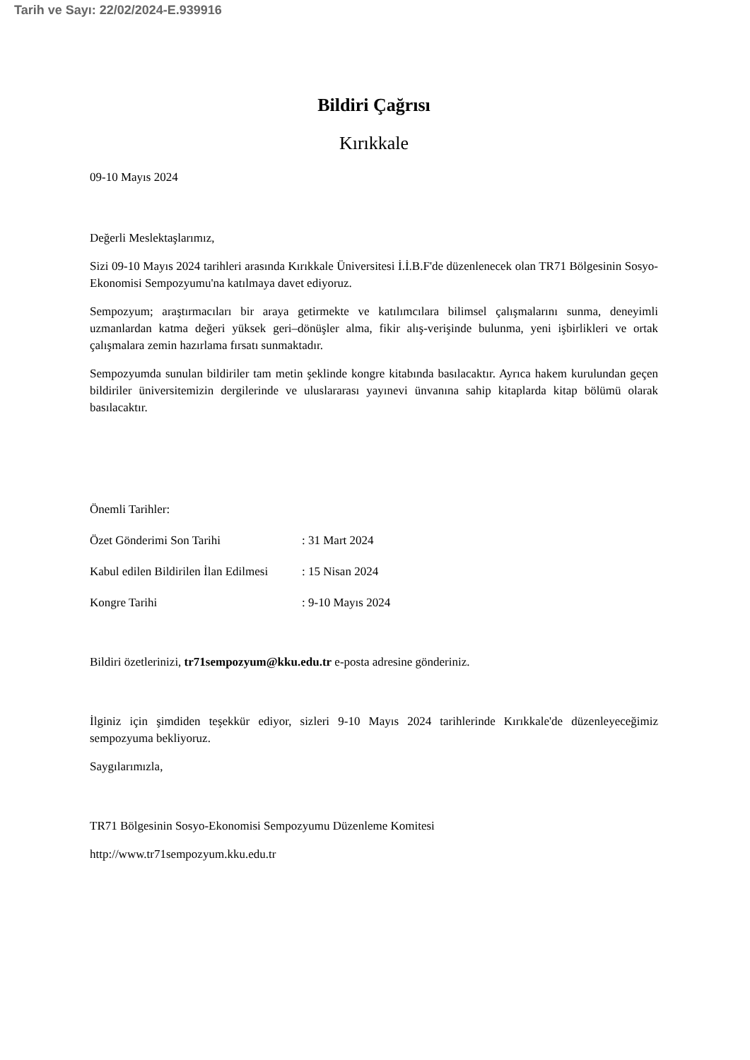Tarih ve Sayı: 22/02/2024-E.939916
Bildiri Çağrısı
Kırıkkale
09-10 Mayıs 2024
Değerli Meslektaşlarımız,
Sizi 09-10 Mayıs 2024 tarihleri arasında Kırıkkale Üniversitesi İ.İ.B.F'de düzenlenecek olan TR71 Bölgesinin Sosyo-Ekonomisi Sempozyumu'na katılmaya davet ediyoruz.
Sempozyum; araştırmacıları bir araya getirmekte ve katılımcılara bilimsel çalışmalarını sunma, deneyimli uzmanlardan katma değeri yüksek geri–dönüşler alma, fikir alış-verişinde bulunma, yeni işbirlikleri ve ortak çalışmalara zemin hazırlama fırsatı sunmaktadır.
Sempozyumda sunulan bildiriler tam metin şeklinde kongre kitabında basılacaktır. Ayrıca hakem kurulundan geçen bildiriler üniversitemizin dergilerinde ve uluslararası yayınevi ünvanına sahip kitaplarda kitap bölümü olarak basılacaktır.
Önemli Tarihler:
Özet Gönderimi Son Tarihi: 31 Mart 2024
Kabul edilen Bildirilen İlan Edilmesi: 15 Nisan 2024
Kongre Tarihi: 9-10 Mayıs 2024
Bildiri özetlerinizi, tr71sempozyum@kku.edu.tr e-posta adresine gönderiniz.
İlginiz için şimdiden teşekkür ediyor, sizleri 9-10 Mayıs 2024 tarihlerinde Kırıkkale'de düzenleyeceğimiz sempozyuma bekliyoruz.
Saygılarımızla,
TR71 Bölgesinin Sosyo-Ekonomisi Sempozyumu Düzenleme Komitesi
http://www.tr71sempozyum.kku.edu.tr